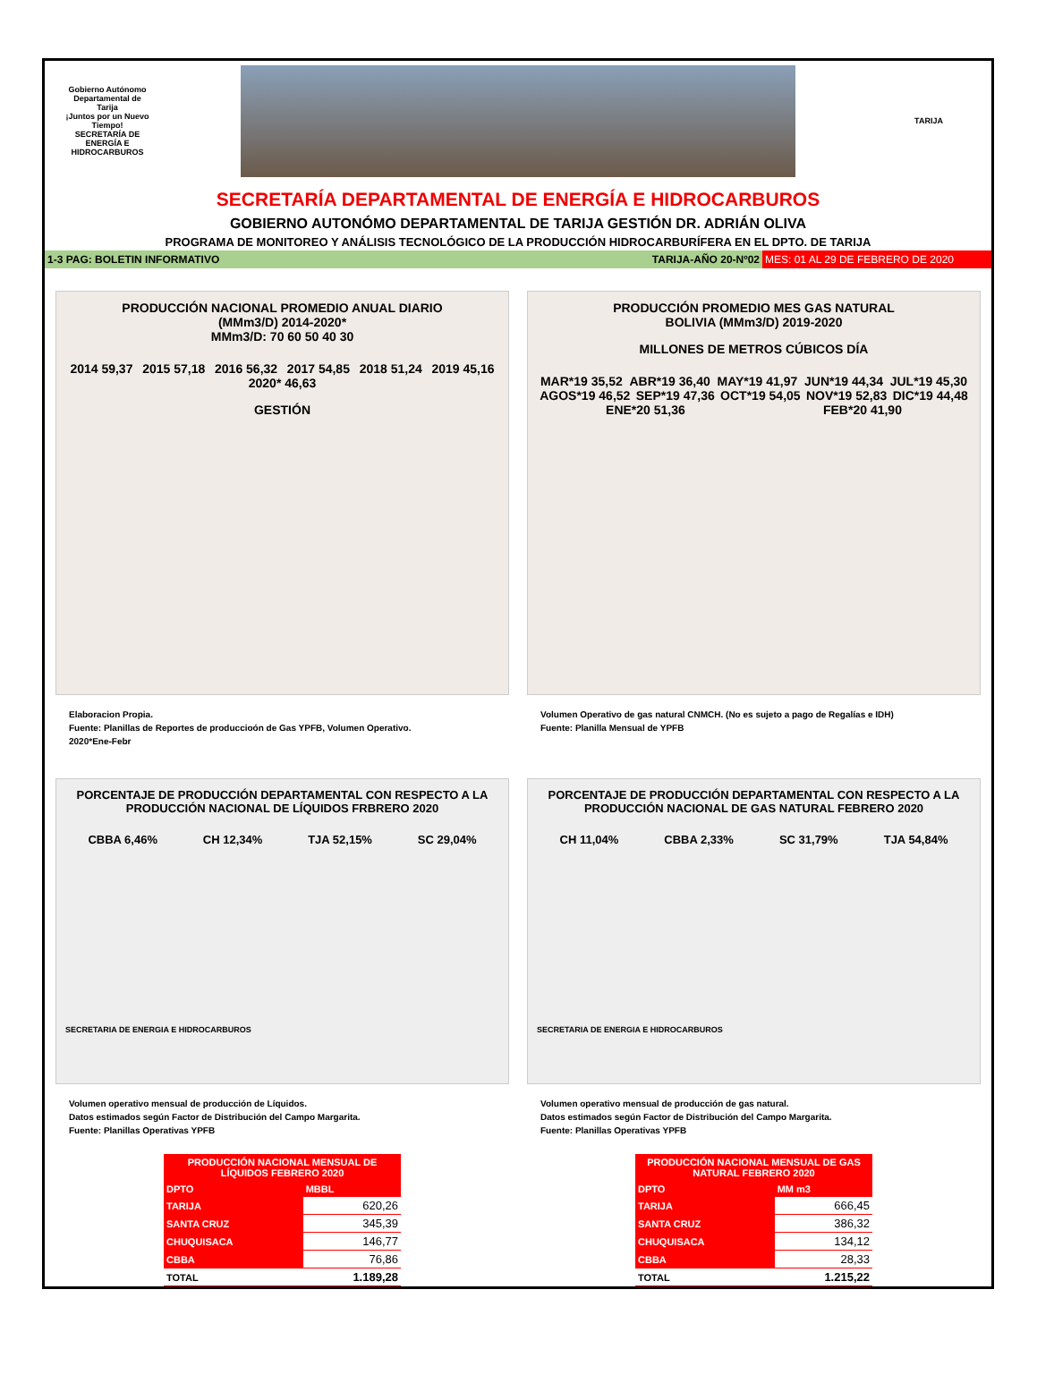Gobierno Autónomo Departamental de Tarija
¡Juntos por un Nuevo Tiempo!
SECRETARÍA DE ENERGÍA E HIDROCARBUROS
TARIJA
SECRETARÍA DEPARTAMENTAL DE ENERGÍA E HIDROCARBUROS
GOBIERNO AUTONÓMO DEPARTAMENTAL DE TARIJA GESTIÓN DR. ADRIÁN OLIVA
PROGRAMA DE MONITOREO Y ANÁLISIS TECNOLÓGICO DE LA PRODUCCIÓN HIDROCARBURÍFERA EN EL DPTO. DE TARIJA
1-3 PAG: BOLETIN INFORMATIVO TARIJA-AÑO 20-Nº02 MES: 01 AL 29 DE FEBRERO DE 2020
PRODUCCIÓN NACIONAL PROMEDIO ANUAL DIARIO
(MMm3/D) 2014-2020*
MMm3/D: 70 60 50 40 30
2014 59,37 2015 57,18 2016 56,32 2017 54,85 2018 51,24 2019 45,16 2020* 46,63
GESTIÓN
Elaboracion Propia.
Fuente: Planillas de Reportes de produccioón de Gas YPFB, Volumen Operativo.
2020*Ene-Febr
PRODUCCIÓN PROMEDIO MES GAS NATURAL
BOLIVIA (MMm3/D) 2019-2020
MILLONES DE METROS CÚBICOS DÍA
MAR*19 35,52 ABR*19 36,40 MAY*19 41,97 JUN*19 44,34 JUL*19 45,30 AGOS*19 46,52 SEP*19 47,36 OCT*19 54,05 NOV*19 52,83 DIC*19 44,48 ENE*20 51,36 FEB*20 41,90
Volumen Operativo de gas natural CNMCH. (No es sujeto a pago de Regalías e IDH)
Fuente: Planilla Mensual de YPFB
PORCENTAJE DE PRODUCCIÓN DEPARTAMENTAL CON RESPECTO A LA PRODUCCIÓN NACIONAL DE LÍQUIDOS FRBRERO 2020
CBBA 6,46% CH 12,34% TJA 52,15% SC 29,04%
SECRETARIA DE ENERGIA E HIDROCARBUROS
Volumen operativo mensual de producción de Líquidos.
Datos estimados según Factor de Distribución del Campo Margarita.
Fuente: Planillas Operativas YPFB
| PRODUCCIÓN NACIONAL MENSUAL DE LÍQUIDOS FEBRERO 2020 | |
| --- | --- |
| DPTO | MBBL |
| TARIJA | 620,26 |
| SANTA CRUZ | 345,39 |
| CHUQUISACA | 146,77 |
| CBBA | 76,86 |
| TOTAL | 1.189,28 |
PORCENTAJE DE PRODUCCIÓN DEPARTAMENTAL CON RESPECTO A LA PRODUCCIÓN NACIONAL DE GAS NATURAL FEBRERO 2020
CH 11,04% CBBA 2,33% SC 31,79% TJA 54,84%
SECRETARIA DE ENERGIA E HIDROCARBUROS
Volumen operativo mensual de producción de gas natural.
Datos estimados según Factor de Distribución del Campo Margarita.
Fuente: Planillas Operativas YPFB
| PRODUCCIÓN NACIONAL MENSUAL DE GAS NATURAL FEBRERO 2020 | |
| --- | --- |
| DPTO | MM m3 |
| TARIJA | 666,45 |
| SANTA CRUZ | 386,32 |
| CHUQUISACA | 134,12 |
| CBBA | 28,33 |
| TOTAL | 1.215,22 |